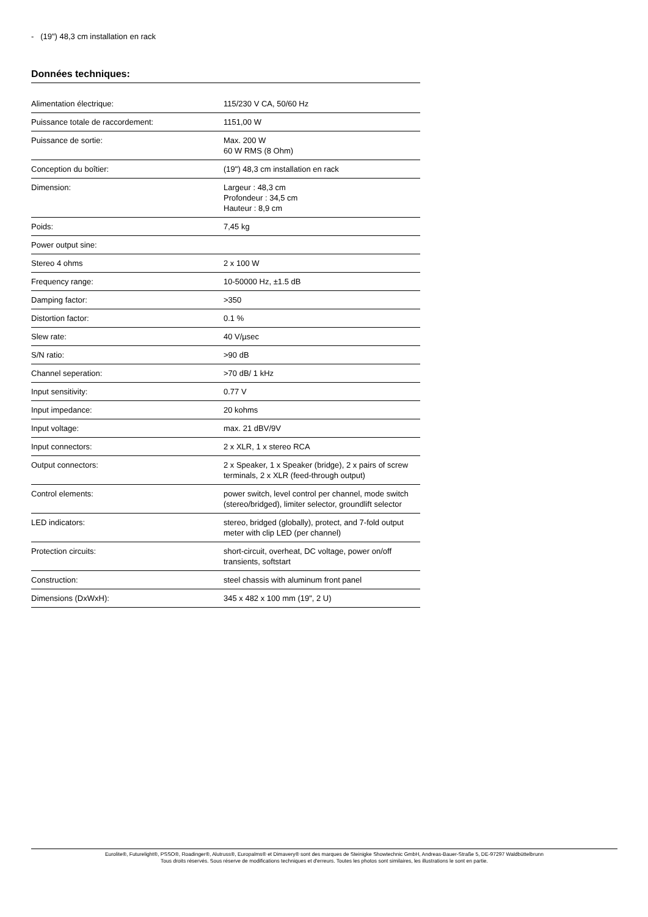- (19") 48,3 cm installation en rack
Données techniques:
| Alimentation électrique: | 115/230 V CA, 50/60 Hz |
| Puissance totale de raccordement: | 1151,00 W |
| Puissance de sortie: | Max. 200 W 60 W RMS (8 Ohm) |
| Conception du boîtier: | (19") 48,3 cm installation en rack |
| Dimension: | Largeur : 48,3 cm Profondeur : 34,5 cm Hauteur : 8,9 cm |
| Poids: | 7,45 kg |
| Power output sine: | |
| Stereo 4 ohms | 2 x 100 W |
| Frequency range: | 10-50000 Hz, ±1.5 dB |
| Damping factor: | >350 |
| Distortion factor: | 0.1 % |
| Slew rate: | 40 V/µsec |
| S/N ratio: | >90 dB |
| Channel seperation: | >70 dB/ 1 kHz |
| Input sensitivity: | 0.77 V |
| Input impedance: | 20 kohms |
| Input voltage: | max. 21 dBV/9V |
| Input connectors: | 2 x XLR, 1 x stereo RCA |
| Output connectors: | 2 x Speaker, 1 x Speaker (bridge), 2 x pairs of screw terminals, 2 x XLR (feed-through output) |
| Control elements: | power switch, level control per channel, mode switch (stereo/bridged), limiter selector, groundlift selector |
| LED indicators: | stereo, bridged (globally), protect, and 7-fold output meter with clip LED (per channel) |
| Protection circuits: | short-circuit, overheat, DC voltage, power on/off transients, softstart |
| Construction: | steel chassis with aluminum front panel |
| Dimensions (DxWxH): | 345 x 482 x 100 mm (19", 2 U) |
Eurolite®, Futurelight®, PSSO®, Roadinger®, Alutruss®, Europalms® et Dimavery® sont des marques de Steinigke Showtechnic GmbH, Andreas-Bauer-Straße 5, DE-97297 Waldbüttelbrunn
Tous droits réservés. Sous réserve de modifications techniques et d'erreurs. Toutes les photos sont similaires, les illustrations le sont en partie.